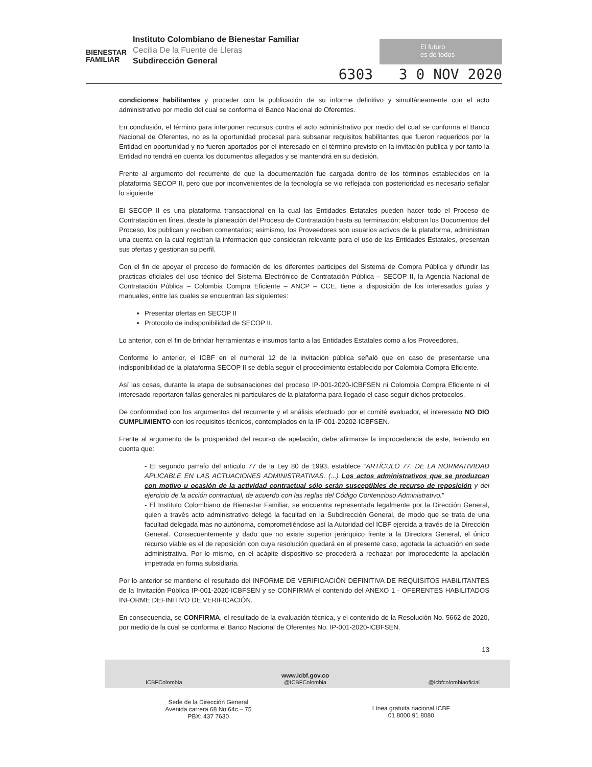BIENESTAR
FAMILIAR
Instituto Colombiano de Bienestar Familiar
Cecilia De la Fuente de Lleras
Subdirección General
El futuro
es de todos
6303 3 0 NOV 2020
condiciones habilitantes y proceder con la publicación de su informe definitivo y simultáneamente con el acto administrativo por medio del cual se conforma el Banco Nacional de Oferentes.
En conclusión, el término para interponer recursos contra el acto administrativo por medio del cual se conforma el Banco Nacional de Oferentes, no es la oportunidad procesal para subsanar requisitos habilitantes que fueron requeridos por la Entidad en oportunidad y no fueron aportados por el interesado en el término previsto en la invitación publica y por tanto la Entidad no tendrá en cuenta los documentos allegados y se mantendrá en su decisión.
Frente al argumento del recurrente de que la documentación fue cargada dentro de los términos establecidos en la plataforma SECOP II, pero que por inconvenientes de la tecnología se vio reflejada con posterioridad es necesario señalar lo siguiente:
El SECOP II es una plataforma transaccional en la cual las Entidades Estatales pueden hacer todo el Proceso de Contratación en línea, desde la planeación del Proceso de Contratación hasta su terminación; elaboran los Documentos del Proceso, los publican y reciben comentarios; asimismo, los Proveedores son usuarios activos de la plataforma, administran una cuenta en la cual registran la información que consideran relevante para el uso de las Entidades Estatales, presentan sus ofertas y gestionan su perfil.
Con el fin de apoyar el proceso de formación de los diferentes participes del Sistema de Compra Pública y difundir las practicas oficiales del uso técnico del Sistema Electrónico de Contratación Pública – SECOP II, la Agencia Nacional de Contratación Pública – Colombia Compra Eficiente – ANCP – CCE, tiene a disposición de los interesados guías y manuales, entre las cuales se encuentran las siguientes:
Presentar ofertas en SECOP II
Protocolo de indisponibilidad de SECOP II.
Lo anterior, con el fin de brindar herramientas e insumos tanto a las Entidades Estatales como a los Proveedores.
Conforme lo anterior, el ICBF en el numeral 12 de la invitación pública señaló que en caso de presentarse una indisponibilidad de la plataforma SECOP II se debía seguir el procedimiento establecido por Colombia Compra Eficiente.
Así las cosas, durante la etapa de subsanaciones del proceso IP-001-2020-ICBFSEN ni Colombia Compra Eficiente ni el interesado reportaron fallas generales ni particulares de la plataforma para llegado el caso seguir dichos protocolos.
De conformidad con los argumentos del recurrente y el análisis efectuado por el comité evaluador, el interesado NO DIO CUMPLIMIENTO con los requisitos técnicos, contemplados en la IP-001-20202-ICBFSEN.
Frente al argumento de la prosperidad del recurso de apelación, debe afirmarse la improcedencia de este, teniendo en cuenta que:
- El segundo parrafo del articulo 77 de la Ley 80 de 1993, establece “ARTÍCULO 77. DE LA NORMATIVIDAD APLICABLE EN LAS ACTUACIONES ADMINISTRATIVAS. (...) Los actos administrativos que se produzcan con motivo u ocasión de la actividad contractual sólo serán susceptibles de recurso de reposición y del ejercicio de la acción contractual, de acuerdo con las reglas del Código Contencioso Administrativo.”
- El Instituto Colombiano de Bienestar Familiar, se encuentra representada legalmente por la Dirección General, quien a través acto administrativo delegó la facultad en la Subdirección General, de modo que se trata de una facultad delegada mas no autónoma, comprometiéndose así la Autoridad del ICBF ejercida a través de la Dirección General. Consecuentemente y dado que no existe superior jerárquico frente a la Directora General, el único recurso viable es el de reposición con cuya resolución quedará en el presente caso, agotada la actuación en sede administrativa. Por lo mismo, en el acápite dispositivo se procederá a rechazar por improcedente la apelación impetrada en forma subsidiaria.
Por lo anterior se mantiene el resultado del INFORME DE VERIFICACIÓN DEFINITIVA DE REQUISITOS HABILITANTES de la Invitación Pública IP-001-2020-ICBFSEN y se CONFIRMA el contenido del ANEXO 1 - OFERENTES HABILITADOS INFORME DEFINITIVO DE VERIFICACIÓN.
En consecuencia, se CONFIRMA, el resultado de la evaluación técnica, y el contenido de la Resolución No. 5662 de 2020, por medio de la cual se conforma el Banco Nacional de Oferentes No. IP-001-2020-ICBFSEN.
13
ICBFColombia www.icbf.gov.co
@ICBFColombia @icbfcolombiaoficial
Sede de la Dirección General
Avenida carrera 68 No.64c – 75
PBX: 437 7630
Línea gratuita nacional ICBF
01 8000 91 8080